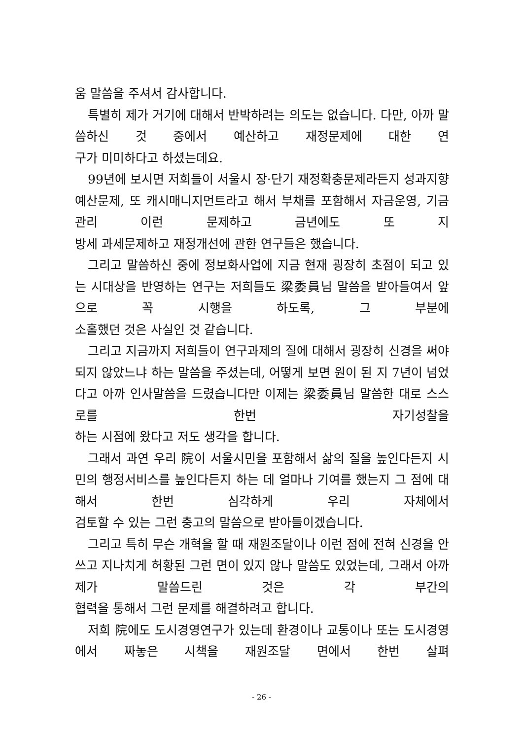움 말씀을 주셔서 감사합니다.
특별히 제가 거기에 대해서 반박하려는 의도는 없습니다. 다만, 아까 말씀하신 것 중에서 예산하고 재정문제에 대한 연
구가 미미하다고 하셨는데요.
99년에 보시면 저희들이 서울시 장·단기 재정확충문제라든지 성과지향 예산문제, 또 캐시매니지먼트라고 해서 부채를 포함해서 자금운영, 기금관리 이런 문제하고 금년에도 또 지
방세 과세문제하고 재정개선에 관한 연구들은 했습니다.
그리고 말씀하신 중에 정보화사업에 지금 현재 굉장히 초점이 되고 있는 시대상을 반영하는 연구는 저희들도 梁委員님 말씀을 받아들여서 앞으로 꼭 시행을 하도록, 그 부분에
소홀했던 것은 사실인 것 같습니다.
그리고 지금까지 저희들이 연구과제의 질에 대해서 굉장히 신경을 써야 되지 않았느냐 하는 말씀을 주셨는데, 어떻게 보면 원이 된 지 7년이 넘었다고 아까 인사말씀을 드렸습니다만 이제는 梁委員님 말씀한 대로 스스로를 한번 자기성찰을
하는 시점에 왔다고 저도 생각을 합니다.
그래서 과연 우리 院이 서울시민을 포함해서 삶의 질을 높인다든지 시민의 행정서비스를 높인다든지 하는 데 얼마나 기여를 했는지 그 점에 대해서 한번 심각하게 우리 자체에서
검토할 수 있는 그런 충고의 말씀으로 받아들이겠습니다.
그리고 특히 무슨 개혁을 할 때 재원조달이나 이런 점에 전혀 신경을 안 쓰고 지나치게 허황된 그런 면이 있지 않나 말씀도 있었는데, 그래서 아까 제가 말씀드린 것은 각 부간의
협력을 통해서 그런 문제를 해결하려고 합니다.
저희 院에도 도시경영연구가 있는데 환경이나 교통이나 또는 도시경영에서 짜놓은 시책을 재원조달 면에서 한번 살펴
- 26 -